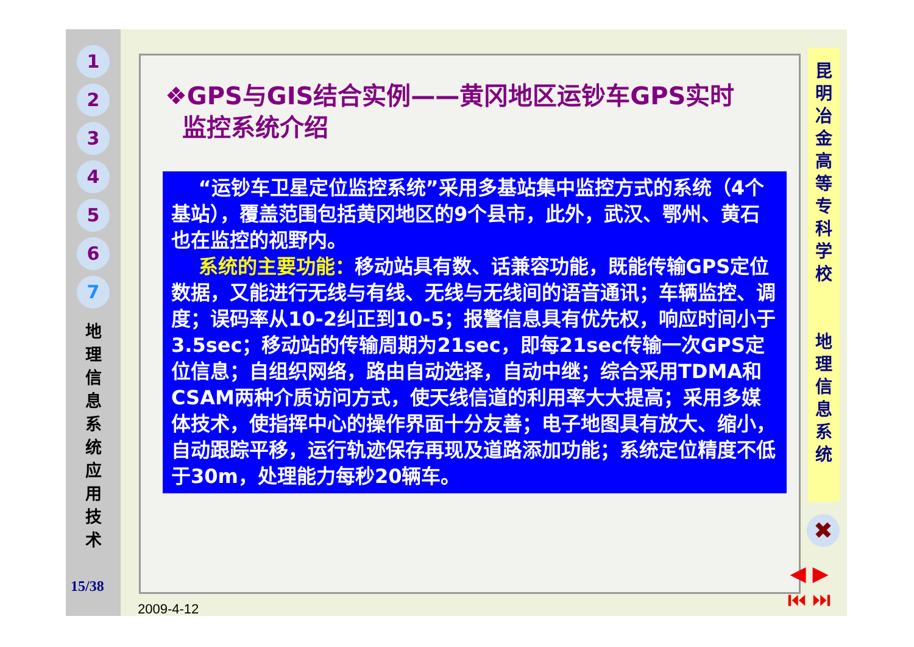1
2
3
4
5
6
7
地理信息系统应用技术
15/38
❖GPS与GIS结合实例——黄冈地区运钞车GPS实时
监控系统介绍
“运钞车卫星定位监控系统”采用多基站集中监控方式的系统（4个基站），覆盖范围包括黄冈地区的9个县市，此外，武汉、鄂州、黄石也在监控的视野内。
系统的主要功能：移动站具有数、话兼容功能，既能传输GPS定位数据，又能进行无线与有线、无线与无线间的语音通讯；车辆监控、调度；误码率从10-2纠正到10-5；报警信息具有优先权，响应时间小于3.5sec；移动站的传输周期为21sec，即每21sec传输一次GPS定位信息；自组织网络，路由自动选择，自动中继；综合采用TDMA和CSAM两种介质访问方式，使天线信道的利用率大大提高；采用多媒体技术，使指挥中心的操作界面十分友善；电子地图具有放大、缩小，自动跟踪平移，运行轨迹保存再现及道路添加功能；系统定位精度不低于30m，处理能力每秒20辆车。
2009-4-12
昆
明
冶
金
高
等
专
科
学
校
地
理
信
息
系
统
✖
◀ ▶
⏮ ⏭